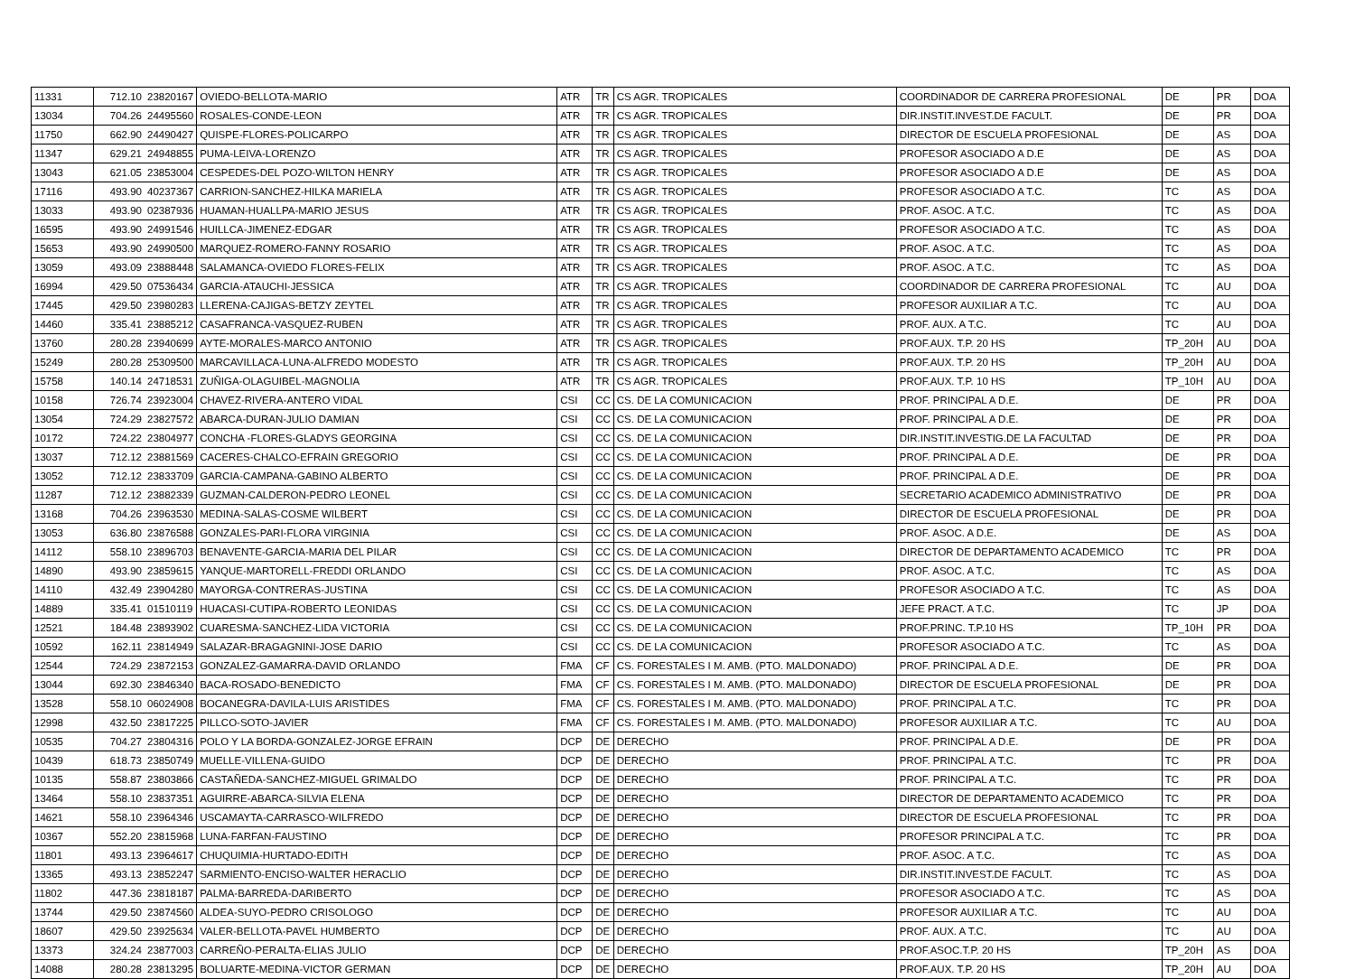| 11331 | 712.10 | 23820167 | OVIEDO-BELLOTA-MARIO | ATR | TR | CS AGR. TROPICALES | COORDINADOR DE CARRERA PROFESIONAL | DE | PR | DOA |
| 13034 | 704.26 | 24495560 | ROSALES-CONDE-LEON | ATR | TR | CS AGR. TROPICALES | DIR.INSTIT.INVEST.DE FACULT. | DE | PR | DOA |
| 11750 | 662.90 | 24490427 | QUISPE-FLORES-POLICARPO | ATR | TR | CS AGR. TROPICALES | DIRECTOR DE ESCUELA PROFESIONAL | DE | AS | DOA |
| 11347 | 629.21 | 24948855 | PUMA-LEIVA-LORENZO | ATR | TR | CS AGR. TROPICALES | PROFESOR ASOCIADO A D.E | DE | AS | DOA |
| 13043 | 621.05 | 23853004 | CESPEDES-DEL POZO-WILTON HENRY | ATR | TR | CS AGR. TROPICALES | PROFESOR ASOCIADO A D.E | DE | AS | DOA |
| 17116 | 493.90 | 40237367 | CARRION-SANCHEZ-HILKA MARIELA | ATR | TR | CS AGR. TROPICALES | PROFESOR ASOCIADO A T.C. | TC | AS | DOA |
| 13033 | 493.90 | 02387936 | HUAMAN-HUALLPA-MARIO JESUS | ATR | TR | CS AGR. TROPICALES | PROF. ASOC. A T.C. | TC | AS | DOA |
| 16595 | 493.90 | 24991546 | HUILLCA-JIMENEZ-EDGAR | ATR | TR | CS AGR. TROPICALES | PROFESOR ASOCIADO A T.C. | TC | AS | DOA |
| 15653 | 493.90 | 24990500 | MARQUEZ-ROMERO-FANNY ROSARIO | ATR | TR | CS AGR. TROPICALES | PROF. ASOC. A T.C. | TC | AS | DOA |
| 13059 | 493.09 | 23888448 | SALAMANCA-OVIEDO FLORES-FELIX | ATR | TR | CS AGR. TROPICALES | PROF. ASOC. A T.C. | TC | AS | DOA |
| 16994 | 429.50 | 07536434 | GARCIA-ATAUCHI-JESSICA | ATR | TR | CS AGR. TROPICALES | COORDINADOR DE CARRERA PROFESIONAL | TC | AU | DOA |
| 17445 | 429.50 | 23980283 | LLERENA-CAJIGAS-BETZY ZEYTEL | ATR | TR | CS AGR. TROPICALES | PROFESOR AUXILIAR A T.C. | TC | AU | DOA |
| 14460 | 335.41 | 23885212 | CASAFRANCA-VASQUEZ-RUBEN | ATR | TR | CS AGR. TROPICALES | PROF. AUX. A T.C. | TC | AU | DOA |
| 13760 | 280.28 | 23940699 | AYTE-MORALES-MARCO ANTONIO | ATR | TR | CS AGR. TROPICALES | PROF.AUX. T.P. 20 HS | TP_20H | AU | DOA |
| 15249 | 280.28 | 25309500 | MARCAVILLACA-LUNA-ALFREDO MODESTO | ATR | TR | CS AGR. TROPICALES | PROF.AUX. T.P. 20 HS | TP_20H | AU | DOA |
| 15758 | 140.14 | 24718531 | ZUÑIGA-OLAGUIBEL-MAGNOLIA | ATR | TR | CS AGR. TROPICALES | PROF.AUX. T.P. 10 HS | TP_10H | AU | DOA |
| 10158 | 726.74 | 23923004 | CHAVEZ-RIVERA-ANTERO VIDAL | CSI | CC | CS. DE LA COMUNICACION | PROF. PRINCIPAL A D.E. | DE | PR | DOA |
| 13054 | 724.29 | 23827572 | ABARCA-DURAN-JULIO DAMIAN | CSI | CC | CS. DE LA COMUNICACION | PROF. PRINCIPAL A D.E. | DE | PR | DOA |
| 10172 | 724.22 | 23804977 | CONCHA -FLORES-GLADYS GEORGINA | CSI | CC | CS. DE LA COMUNICACION | DIR.INSTIT.INVESTIG.DE LA FACULTAD | DE | PR | DOA |
| 13037 | 712.12 | 23881569 | CACERES-CHALCO-EFRAIN GREGORIO | CSI | CC | CS. DE LA COMUNICACION | PROF. PRINCIPAL A D.E. | DE | PR | DOA |
| 13052 | 712.12 | 23833709 | GARCIA-CAMPANA-GABINO ALBERTO | CSI | CC | CS. DE LA COMUNICACION | PROF. PRINCIPAL A D.E. | DE | PR | DOA |
| 11287 | 712.12 | 23882339 | GUZMAN-CALDERON-PEDRO LEONEL | CSI | CC | CS. DE LA COMUNICACION | SECRETARIO ACADEMICO ADMINISTRATIVO | DE | PR | DOA |
| 13168 | 704.26 | 23963530 | MEDINA-SALAS-COSME WILBERT | CSI | CC | CS. DE LA COMUNICACION | DIRECTOR DE ESCUELA PROFESIONAL | DE | PR | DOA |
| 13053 | 636.80 | 23876588 | GONZALES-PARI-FLORA VIRGINIA | CSI | CC | CS. DE LA COMUNICACION | PROF. ASOC. A D.E. | DE | AS | DOA |
| 14112 | 558.10 | 23896703 | BENAVENTE-GARCIA-MARIA DEL PILAR | CSI | CC | CS. DE LA COMUNICACION | DIRECTOR DE DEPARTAMENTO ACADEMICO | TC | PR | DOA |
| 14890 | 493.90 | 23859615 | YANQUE-MARTORELL-FREDDI ORLANDO | CSI | CC | CS. DE LA COMUNICACION | PROF. ASOC. A T.C. | TC | AS | DOA |
| 14110 | 432.49 | 23904280 | MAYORGA-CONTRERAS-JUSTINA | CSI | CC | CS. DE LA COMUNICACION | PROFESOR ASOCIADO A T.C. | TC | AS | DOA |
| 14889 | 335.41 | 01510119 | HUACASI-CUTIPA-ROBERTO LEONIDAS | CSI | CC | CS. DE LA COMUNICACION | JEFE PRACT. A T.C. | TC | JP | DOA |
| 12521 | 184.48 | 23893902 | CUARESMA-SANCHEZ-LIDA VICTORIA | CSI | CC | CS. DE LA COMUNICACION | PROF.PRINC. T.P.10 HS | TP_10H | PR | DOA |
| 10592 | 162.11 | 23814949 | SALAZAR-BRAGAGNINI-JOSE DARIO | CSI | CC | CS. DE LA COMUNICACION | PROFESOR ASOCIADO A T.C. | TC | AS | DOA |
| 12544 | 724.29 | 23872153 | GONZALEZ-GAMARRA-DAVID ORLANDO | FMA | CF | CS. FORESTALES I M. AMB. (PTO. MALDONADO) | PROF. PRINCIPAL A D.E. | DE | PR | DOA |
| 13044 | 692.30 | 23846340 | BACA-ROSADO-BENEDICTO | FMA | CF | CS. FORESTALES I M. AMB. (PTO. MALDONADO) | DIRECTOR DE ESCUELA PROFESIONAL | DE | PR | DOA |
| 13528 | 558.10 | 06024908 | BOCANEGRA-DAVILA-LUIS ARISTIDES | FMA | CF | CS. FORESTALES I M. AMB. (PTO. MALDONADO) | PROF. PRINCIPAL A T.C. | TC | PR | DOA |
| 12998 | 432.50 | 23817225 | PILLCO-SOTO-JAVIER | FMA | CF | CS. FORESTALES I M. AMB. (PTO. MALDONADO) | PROFESOR AUXILIAR A T.C. | TC | AU | DOA |
| 10535 | 704.27 | 23804316 | POLO Y LA BORDA-GONZALEZ-JORGE EFRAIN | DCP | DE | DERECHO | PROF. PRINCIPAL A D.E. | DE | PR | DOA |
| 10439 | 618.73 | 23850749 | MUELLE-VILLENA-GUIDO | DCP | DE | DERECHO | PROF. PRINCIPAL A T.C. | TC | PR | DOA |
| 10135 | 558.87 | 23803866 | CASTAÑEDA-SANCHEZ-MIGUEL GRIMALDO | DCP | DE | DERECHO | PROF. PRINCIPAL A T.C. | TC | PR | DOA |
| 13464 | 558.10 | 23837351 | AGUIRRE-ABARCA-SILVIA ELENA | DCP | DE | DERECHO | DIRECTOR DE DEPARTAMENTO ACADEMICO | TC | PR | DOA |
| 14621 | 558.10 | 23964346 | USCAMAYTA-CARRASCO-WILFREDO | DCP | DE | DERECHO | DIRECTOR DE ESCUELA PROFESIONAL | TC | PR | DOA |
| 10367 | 552.20 | 23815968 | LUNA-FARFAN-FAUSTINO | DCP | DE | DERECHO | PROFESOR PRINCIPAL A T.C. | TC | PR | DOA |
| 11801 | 493.13 | 23964617 | CHUQUIMIA-HURTADO-EDITH | DCP | DE | DERECHO | PROF. ASOC. A T.C. | TC | AS | DOA |
| 13365 | 493.13 | 23852247 | SARMIENTO-ENCISO-WALTER HERACLIO | DCP | DE | DERECHO | DIR.INSTIT.INVEST.DE FACULT. | TC | AS | DOA |
| 11802 | 447.36 | 23818187 | PALMA-BARREDA-DARIBERTO | DCP | DE | DERECHO | PROFESOR ASOCIADO A T.C. | TC | AS | DOA |
| 13744 | 429.50 | 23874560 | ALDEA-SUYO-PEDRO CRISOLOGO | DCP | DE | DERECHO | PROFESOR AUXILIAR A T.C. | TC | AU | DOA |
| 18607 | 429.50 | 23925634 | VALER-BELLOTA-PAVEL HUMBERTO | DCP | DE | DERECHO | PROF. AUX. A T.C. | TC | AU | DOA |
| 13373 | 324.24 | 23877003 | CARREÑO-PERALTA-ELIAS JULIO | DCP | DE | DERECHO | PROF.ASOC.T.P. 20 HS | TP_20H | AS | DOA |
| 14088 | 280.28 | 23813295 | BOLUARTE-MEDINA-VICTOR GERMAN | DCP | DE | DERECHO | PROF.AUX. T.P. 20 HS | TP_20H | AU | DOA |